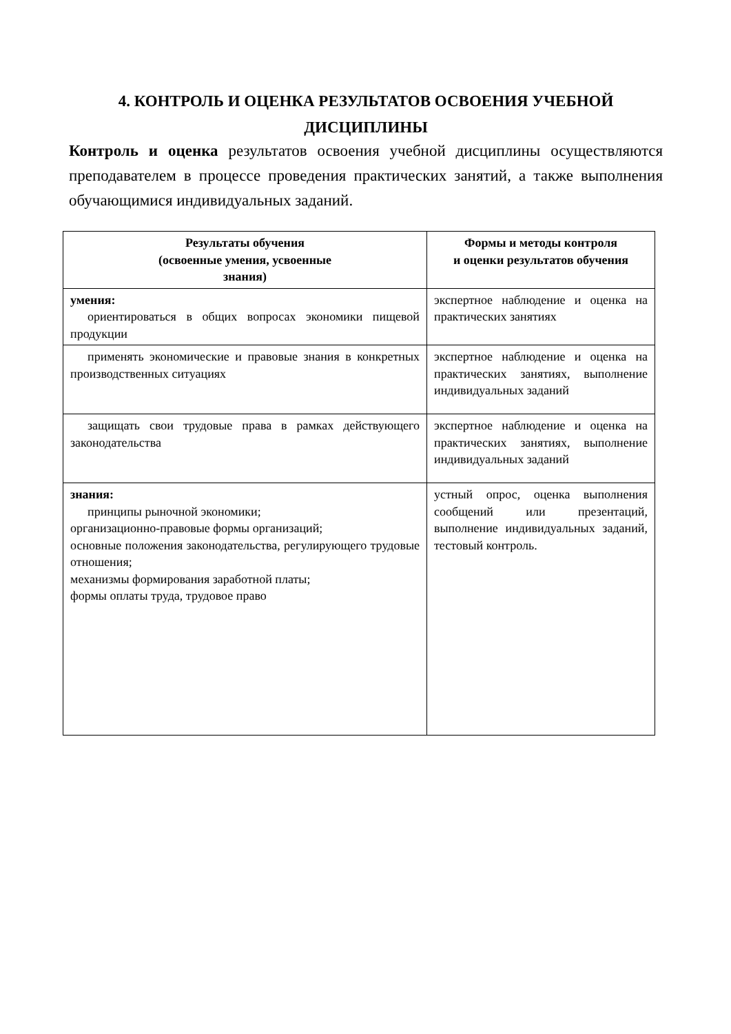4. КОНТРОЛЬ И ОЦЕНКА РЕЗУЛЬТАТОВ ОСВОЕНИЯ УЧЕБНОЙ ДИСЦИПЛИНЫ
Контроль и оценка результатов освоения учебной дисциплины осуществляются преподавателем в процессе проведения практических занятий, а также выполнения обучающимися индивидуальных заданий.
| Результаты обучения (освоенные умения, усвоенные знания) | Формы и методы контроля и оценки результатов обучения |
| --- | --- |
| умения: ориентироваться в общих вопросах экономики пищевой продукции | экспертное наблюдение и оценка на практических занятиях |
| применять экономические и правовые знания в конкретных производственных ситуациях | экспертное наблюдение и оценка на практических занятиях, выполнение индивидуальных заданий |
| защищать свои трудовые права в рамках действующего законодательства | экспертное наблюдение и оценка на практических занятиях, выполнение индивидуальных заданий |
| знания: принципы рыночной экономики; организационно-правовые формы организаций; основные положения законодательства, регулирующего трудовые отношения; механизмы формирования заработной платы; формы оплаты труда, трудовое право | устный опрос, оценка выполнения сообщений или презентаций, выполнение индивидуальных заданий, тестовый контроль. |